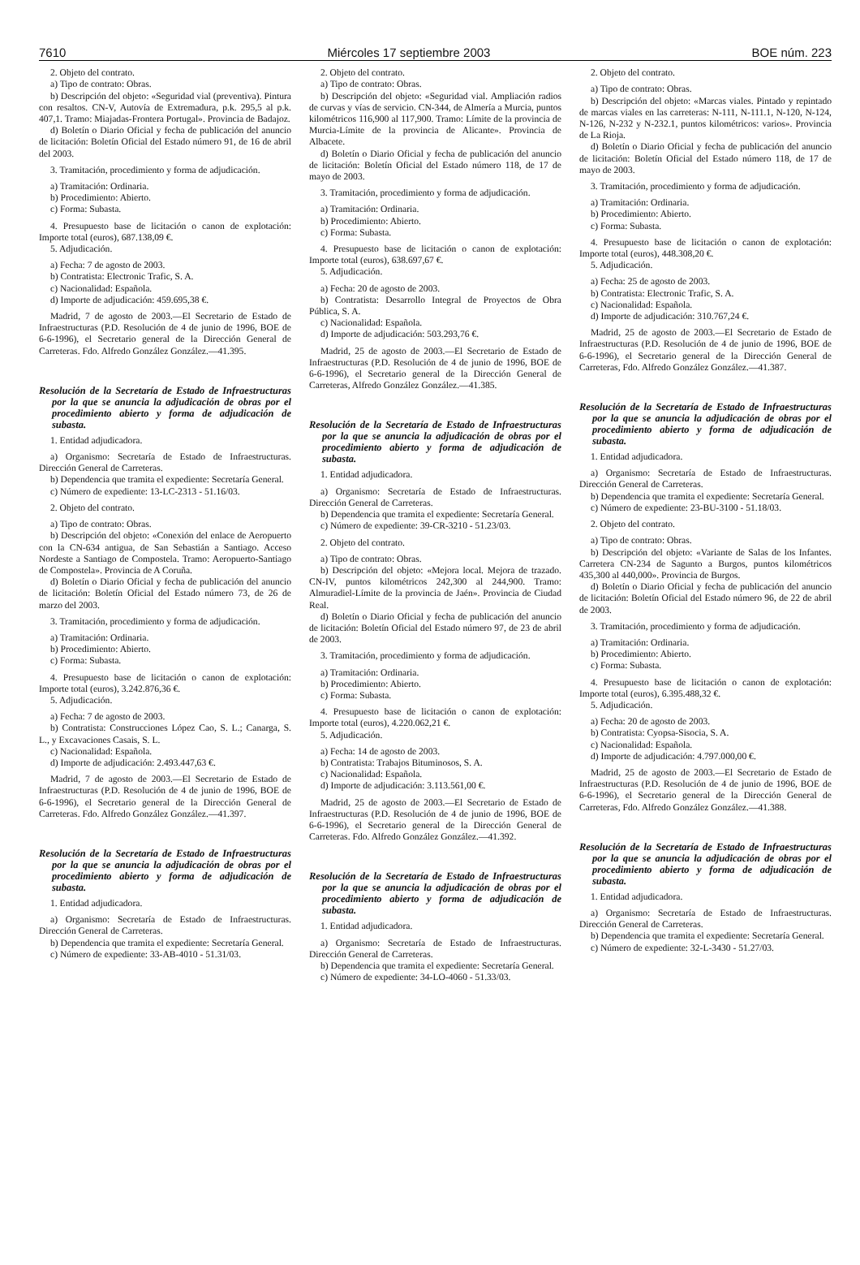7610 Miércoles 17 septiembre 2003 BOE núm. 223
2. Objeto del contrato.
a) Tipo de contrato: Obras.
b) Descripción del objeto: «Seguridad vial (preventiva). Pintura con resaltos. CN-V, Autovía de Extremadura, p.k. 295,5 al p.k. 407,1. Tramo: Miajadas-Frontera Portugal». Provincia de Badajoz.
d) Boletín o Diario Oficial y fecha de publicación del anuncio de licitación: Boletín Oficial del Estado número 91, de 16 de abril del 2003.
3. Tramitación, procedimiento y forma de adjudicación.
a) Tramitación: Ordinaria.
b) Procedimiento: Abierto.
c) Forma: Subasta.
4. Presupuesto base de licitación o canon de explotación: Importe total (euros), 687.138,09 €.
5. Adjudicación.
a) Fecha: 7 de agosto de 2003.
b) Contratista: Electronic Trafic, S. A.
c) Nacionalidad: Española.
d) Importe de adjudicación: 459.695,38 €.
Madrid, 7 de agosto de 2003.—El Secretario de Estado de Infraestructuras (P.D. Resolución de 4 de junio de 1996, BOE de 6-6-1996), el Secretario general de la Dirección General de Carreteras. Fdo. Alfredo González González.—41.395.
Resolución de la Secretaría de Estado de Infraestructuras por la que se anuncia la adjudicación de obras por el procedimiento abierto y forma de adjudicación de subasta.
1. Entidad adjudicadora.
a) Organismo: Secretaría de Estado de Infraestructuras. Dirección General de Carreteras.
b) Dependencia que tramita el expediente: Secretaría General.
c) Número de expediente: 13-LC-2313 - 51.16/03.
2. Objeto del contrato.
a) Tipo de contrato: Obras.
b) Descripción del objeto: «Conexión del enlace de Aeropuerto con la CN-634 antigua, de San Sebastián a Santiago. Acceso Nordeste a Santiago de Compostela. Tramo: Aeropuerto-Santiago de Compostela». Provincia de A Coruña.
d) Boletín o Diario Oficial y fecha de publicación del anuncio de licitación: Boletín Oficial del Estado número 73, de 26 de marzo del 2003.
3. Tramitación, procedimiento y forma de adjudicación.
a) Tramitación: Ordinaria.
b) Procedimiento: Abierto.
c) Forma: Subasta.
4. Presupuesto base de licitación o canon de explotación: Importe total (euros), 3.242.876,36 €.
5. Adjudicación.
a) Fecha: 7 de agosto de 2003.
b) Contratista: Construcciones López Cao, S. L.; Canarga, S. L., y Excavaciones Casais, S. L.
c) Nacionalidad: Española.
d) Importe de adjudicación: 2.493.447,63 €.
Madrid, 7 de agosto de 2003.—El Secretario de Estado de Infraestructuras (P.D. Resolución de 4 de junio de 1996, BOE de 6-6-1996), el Secretario general de la Dirección General de Carreteras. Fdo. Alfredo González González.—41.397.
Resolución de la Secretaría de Estado de Infraestructuras por la que se anuncia la adjudicación de obras por el procedimiento abierto y forma de adjudicación de subasta.
1. Entidad adjudicadora.
a) Organismo: Secretaría de Estado de Infraestructuras. Dirección General de Carreteras.
b) Dependencia que tramita el expediente: Secretaría General.
c) Número de expediente: 33-AB-4010 - 51.31/03.
2. Objeto del contrato.
a) Tipo de contrato: Obras.
b) Descripción del objeto: «Seguridad vial. Ampliación radios de curvas y vías de servicio. CN-344, de Almería a Murcia, puntos kilométricos 116,900 al 117,900. Tramo: Límite de la provincia de Murcia-Límite de la provincia de Alicante». Provincia de Albacete.
d) Boletín o Diario Oficial y fecha de publicación del anuncio de licitación: Boletín Oficial del Estado número 118, de 17 de mayo de 2003.
3. Tramitación, procedimiento y forma de adjudicación.
a) Tramitación: Ordinaria.
b) Procedimiento: Abierto.
c) Forma: Subasta.
4. Presupuesto base de licitación o canon de explotación: Importe total (euros), 638.697,67 €.
5. Adjudicación.
a) Fecha: 20 de agosto de 2003.
b) Contratista: Desarrollo Integral de Proyectos de Obra Pública, S. A.
c) Nacionalidad: Española.
d) Importe de adjudicación: 503.293,76 €.
Madrid, 25 de agosto de 2003.—El Secretario de Estado de Infraestructuras (P.D. Resolución de 4 de junio de 1996, BOE de 6-6-1996), el Secretario general de la Dirección General de Carreteras, Alfredo González González.—41.385.
Resolución de la Secretaría de Estado de Infraestructuras por la que se anuncia la adjudicación de obras por el procedimiento abierto y forma de adjudicación de subasta.
1. Entidad adjudicadora.
a) Organismo: Secretaría de Estado de Infraestructuras. Dirección General de Carreteras.
b) Dependencia que tramita el expediente: Secretaría General.
c) Número de expediente: 39-CR-3210 - 51.23/03.
2. Objeto del contrato.
a) Tipo de contrato: Obras.
b) Descripción del objeto: «Mejora local. Mejora de trazado. CN-IV, puntos kilométricos 242,300 al 244,900. Tramo: Almuradiel-Límite de la provincia de Jaén». Provincia de Ciudad Real.
d) Boletín o Diario Oficial y fecha de publicación del anuncio de licitación: Boletín Oficial del Estado número 97, de 23 de abril de 2003.
3. Tramitación, procedimiento y forma de adjudicación.
a) Tramitación: Ordinaria.
b) Procedimiento: Abierto.
c) Forma: Subasta.
4. Presupuesto base de licitación o canon de explotación: Importe total (euros), 4.220.062,21 €.
5. Adjudicación.
a) Fecha: 14 de agosto de 2003.
b) Contratista: Trabajos Bituminosos, S. A.
c) Nacionalidad: Española.
d) Importe de adjudicación: 3.113.561,00 €.
Madrid, 25 de agosto de 2003.—El Secretario de Estado de Infraestructuras (P.D. Resolución de 4 de junio de 1996, BOE de 6-6-1996), el Secretario general de la Dirección General de Carreteras. Fdo. Alfredo González González.—41.392.
Resolución de la Secretaría de Estado de Infraestructuras por la que se anuncia la adjudicación de obras por el procedimiento abierto y forma de adjudicación de subasta.
1. Entidad adjudicadora.
a) Organismo: Secretaría de Estado de Infraestructuras. Dirección General de Carreteras.
b) Dependencia que tramita el expediente: Secretaría General.
c) Número de expediente: 34-LO-4060 - 51.33/03.
2. Objeto del contrato.
a) Tipo de contrato: Obras.
b) Descripción del objeto: «Marcas viales. Pintado y repintado de marcas viales en las carreteras: N-111, N-111.1, N-120, N-124, N-126, N-232 y N-232.1, puntos kilométricos: varios». Provincia de La Rioja.
d) Boletín o Diario Oficial y fecha de publicación del anuncio de licitación: Boletín Oficial del Estado número 118, de 17 de mayo de 2003.
3. Tramitación, procedimiento y forma de adjudicación.
a) Tramitación: Ordinaria.
b) Procedimiento: Abierto.
c) Forma: Subasta.
4. Presupuesto base de licitación o canon de explotación: Importe total (euros), 448.308,20 €.
5. Adjudicación.
a) Fecha: 25 de agosto de 2003.
b) Contratista: Electronic Trafic, S. A.
c) Nacionalidad: Española.
d) Importe de adjudicación: 310.767,24 €.
Madrid, 25 de agosto de 2003.—El Secretario de Estado de Infraestructuras (P.D. Resolución de 4 de junio de 1996, BOE de 6-6-1996), el Secretario general de la Dirección General de Carreteras, Fdo. Alfredo González González.—41.387.
Resolución de la Secretaría de Estado de Infraestructuras por la que se anuncia la adjudicación de obras por el procedimiento abierto y forma de adjudicación de subasta.
1. Entidad adjudicadora.
a) Organismo: Secretaría de Estado de Infraestructuras. Dirección General de Carreteras.
b) Dependencia que tramita el expediente: Secretaría General.
c) Número de expediente: 23-BU-3100 - 51.18/03.
2. Objeto del contrato.
a) Tipo de contrato: Obras.
b) Descripción del objeto: «Variante de Salas de los Infantes. Carretera CN-234 de Sagunto a Burgos, puntos kilométricos 435,300 al 440,000». Provincia de Burgos.
d) Boletín o Diario Oficial y fecha de publicación del anuncio de licitación: Boletín Oficial del Estado número 96, de 22 de abril de 2003.
3. Tramitación, procedimiento y forma de adjudicación.
a) Tramitación: Ordinaria.
b) Procedimiento: Abierto.
c) Forma: Subasta.
4. Presupuesto base de licitación o canon de explotación: Importe total (euros), 6.395.488,32 €.
5. Adjudicación.
a) Fecha: 20 de agosto de 2003.
b) Contratista: Cyopsa-Sisocia, S. A.
c) Nacionalidad: Española.
d) Importe de adjudicación: 4.797.000,00 €.
Madrid, 25 de agosto de 2003.—El Secretario de Estado de Infraestructuras (P.D. Resolución de 4 de junio de 1996, BOE de 6-6-1996), el Secretario general de la Dirección General de Carreteras, Fdo. Alfredo González González.—41.388.
Resolución de la Secretaría de Estado de Infraestructuras por la que se anuncia la adjudicación de obras por el procedimiento abierto y forma de adjudicación de subasta.
1. Entidad adjudicadora.
a) Organismo: Secretaría de Estado de Infraestructuras. Dirección General de Carreteras.
b) Dependencia que tramita el expediente: Secretaría General.
c) Número de expediente: 32-L-3430 - 51.27/03.